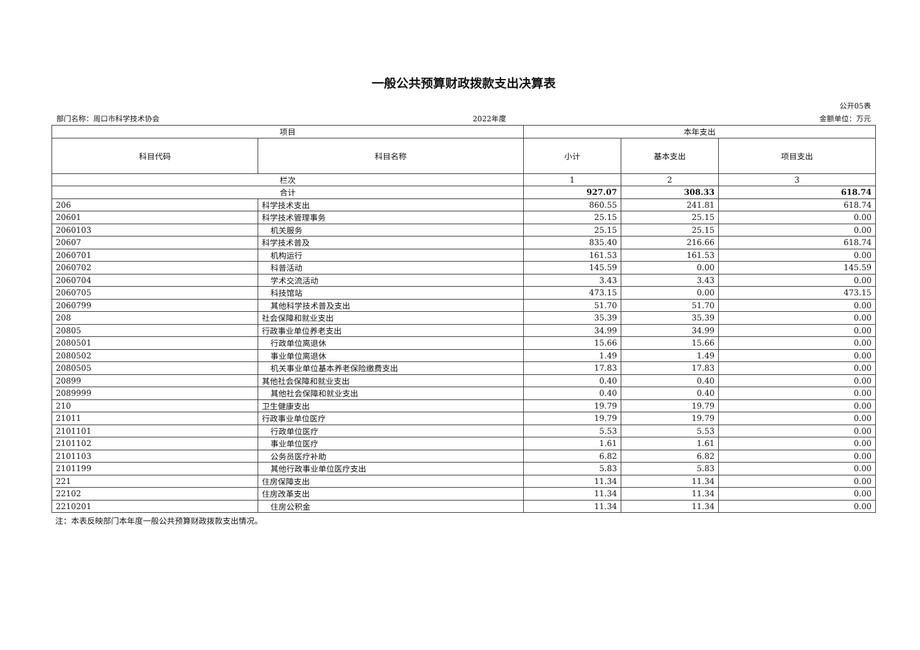一般公共预算财政拨款支出决算表
公开05表
部门名称：周口市科学技术协会 2022年度 金额单位：万元
| 项目 | | 本年支出 | | |
| --- | --- | --- | --- | --- |
| 科目代码 | 科目名称 | 小计 | 基本支出 | 项目支出 |
| 栏次 | | 1 | 2 | 3 |
| 合计 | | 927.07 | 308.33 | 618.74 |
| 206 | 科学技术支出 | 860.55 | 241.81 | 618.74 |
| 20601 | 科学技术管理事务 | 25.15 | 25.15 | 0.00 |
| 2060103 | 机关服务 | 25.15 | 25.15 | 0.00 |
| 20607 | 科学技术普及 | 835.40 | 216.66 | 618.74 |
| 2060701 | 机构运行 | 161.53 | 161.53 | 0.00 |
| 2060702 | 科普活动 | 145.59 | 0.00 | 145.59 |
| 2060704 | 学术交流活动 | 3.43 | 3.43 | 0.00 |
| 2060705 | 科技馆站 | 473.15 | 0.00 | 473.15 |
| 2060799 | 其他科学技术普及支出 | 51.70 | 51.70 | 0.00 |
| 208 | 社会保障和就业支出 | 35.39 | 35.39 | 0.00 |
| 20805 | 行政事业单位养老支出 | 34.99 | 34.99 | 0.00 |
| 2080501 | 行政单位离退休 | 15.66 | 15.66 | 0.00 |
| 2080502 | 事业单位离退休 | 1.49 | 1.49 | 0.00 |
| 2080505 | 机关事业单位基本养老保险缴费支出 | 17.83 | 17.83 | 0.00 |
| 20899 | 其他社会保障和就业支出 | 0.40 | 0.40 | 0.00 |
| 2089999 | 其他社会保障和就业支出 | 0.40 | 0.40 | 0.00 |
| 210 | 卫生健康支出 | 19.79 | 19.79 | 0.00 |
| 21011 | 行政事业单位医疗 | 19.79 | 19.79 | 0.00 |
| 2101101 | 行政单位医疗 | 5.53 | 5.53 | 0.00 |
| 2101102 | 事业单位医疗 | 1.61 | 1.61 | 0.00 |
| 2101103 | 公务员医疗补助 | 6.82 | 6.82 | 0.00 |
| 2101199 | 其他行政事业单位医疗支出 | 5.83 | 5.83 | 0.00 |
| 221 | 住房保障支出 | 11.34 | 11.34 | 0.00 |
| 22102 | 住房改革支出 | 11.34 | 11.34 | 0.00 |
| 2210201 | 住房公积金 | 11.34 | 11.34 | 0.00 |
注：本表反映部门本年度一般公共预算财政拨款支出情况。